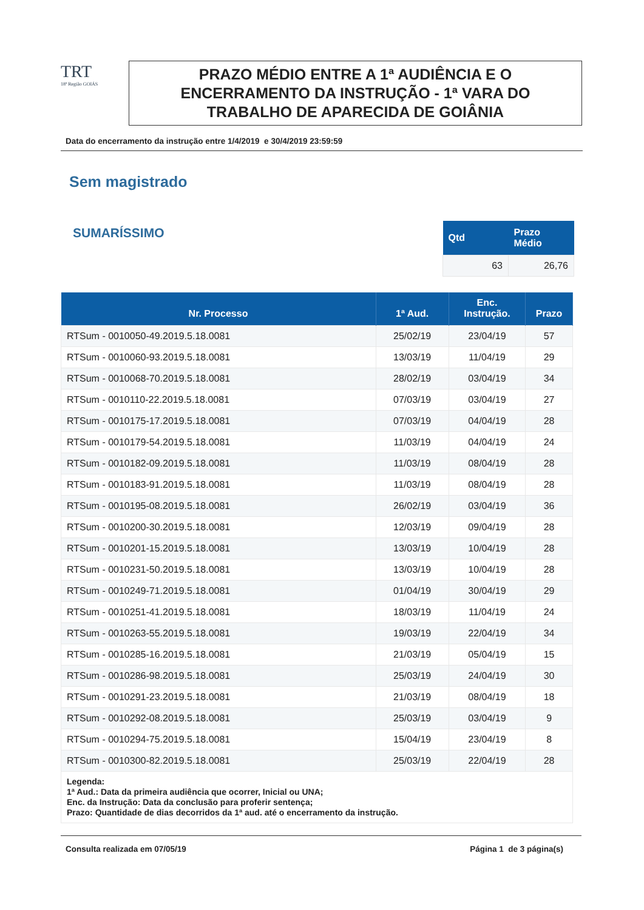TRT
18ª Região GOIÁS
PRAZO MÉDIO ENTRE A 1ª AUDIÊNCIA E O
ENCERRAMENTO DA INSTRUÇÃO - 1ª VARA DO
TRABALHO DE APARECIDA DE GOIÂNIA
Data do encerramento da instrução entre 1/4/2019 e 30/4/2019 23:59:59
Sem magistrado
SUMARÍSSIMO
| Qtd | Prazo Médio |
| --- | --- |
| 63 | 26,76 |
| Nr. Processo | 1ª Aud. | Enc. Instrução. | Prazo |
| --- | --- | --- | --- |
| RTSum - 0010050-49.2019.5.18.0081 | 25/02/19 | 23/04/19 | 57 |
| RTSum - 0010060-93.2019.5.18.0081 | 13/03/19 | 11/04/19 | 29 |
| RTSum - 0010068-70.2019.5.18.0081 | 28/02/19 | 03/04/19 | 34 |
| RTSum - 0010110-22.2019.5.18.0081 | 07/03/19 | 03/04/19 | 27 |
| RTSum - 0010175-17.2019.5.18.0081 | 07/03/19 | 04/04/19 | 28 |
| RTSum - 0010179-54.2019.5.18.0081 | 11/03/19 | 04/04/19 | 24 |
| RTSum - 0010182-09.2019.5.18.0081 | 11/03/19 | 08/04/19 | 28 |
| RTSum - 0010183-91.2019.5.18.0081 | 11/03/19 | 08/04/19 | 28 |
| RTSum - 0010195-08.2019.5.18.0081 | 26/02/19 | 03/04/19 | 36 |
| RTSum - 0010200-30.2019.5.18.0081 | 12/03/19 | 09/04/19 | 28 |
| RTSum - 0010201-15.2019.5.18.0081 | 13/03/19 | 10/04/19 | 28 |
| RTSum - 0010231-50.2019.5.18.0081 | 13/03/19 | 10/04/19 | 28 |
| RTSum - 0010249-71.2019.5.18.0081 | 01/04/19 | 30/04/19 | 29 |
| RTSum - 0010251-41.2019.5.18.0081 | 18/03/19 | 11/04/19 | 24 |
| RTSum - 0010263-55.2019.5.18.0081 | 19/03/19 | 22/04/19 | 34 |
| RTSum - 0010285-16.2019.5.18.0081 | 21/03/19 | 05/04/19 | 15 |
| RTSum - 0010286-98.2019.5.18.0081 | 25/03/19 | 24/04/19 | 30 |
| RTSum - 0010291-23.2019.5.18.0081 | 21/03/19 | 08/04/19 | 18 |
| RTSum - 0010292-08.2019.5.18.0081 | 25/03/19 | 03/04/19 | 9 |
| RTSum - 0010294-75.2019.5.18.0081 | 15/04/19 | 23/04/19 | 8 |
| RTSum - 0010300-82.2019.5.18.0081 | 25/03/19 | 22/04/19 | 28 |
| Legenda: 1ª Aud.: Data da primeira audiência que ocorrer, Inicial ou UNA; Enc. da Instrução: Data da conclusão para proferir sentença; Prazo: Quantidade de dias decorridos da 1ª aud. até o encerramento da instrução. | | | |
Consulta realizada em 07/05/19 Página 1 de 3 página(s)